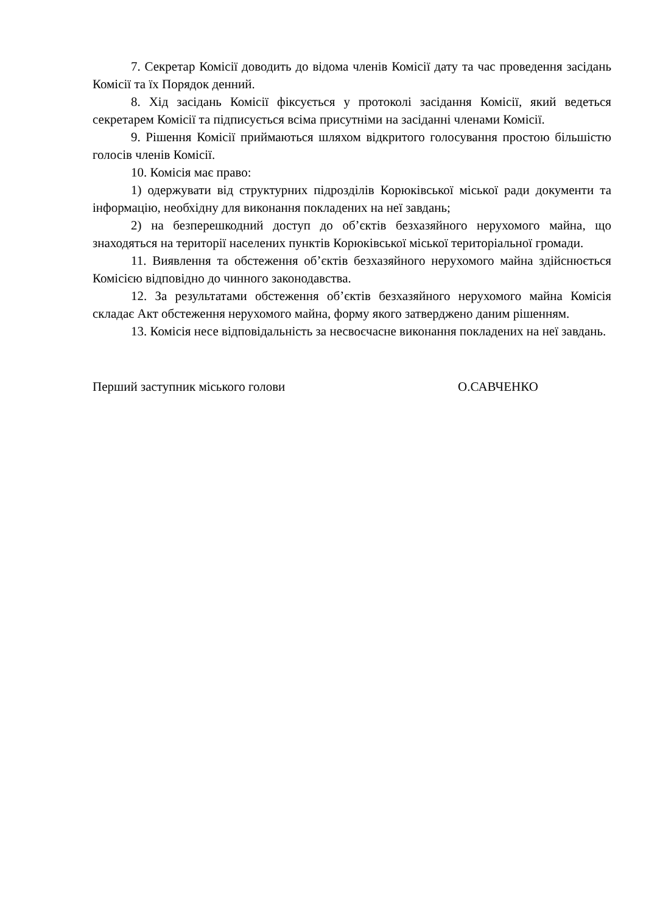7. Секретар Комісії доводить до відома членів Комісії дату та час проведення засідань Комісії та їх Порядок денний.
8. Хід засідань Комісії фіксується у протоколі засідання Комісії, який ведеться секретарем Комісії та підписується всіма присутніми на засіданні членами Комісії.
9. Рішення Комісії приймаються шляхом відкритого голосування простою більшістю голосів членів Комісії.
10. Комісія має право:
1) одержувати від структурних підрозділів Корюківської міської ради документи та інформацію, необхідну для виконання покладених на неї завдань;
2) на безперешкодний доступ до об’єктів безхазяйного нерухомого майна, що знаходяться на території населених пунктів Корюківської міської територіальної громади.
11. Виявлення та обстеження об’єктів безхазяйного нерухомого майна здійснюється Комісією відповідно до чинного законодавства.
12. За результатами обстеження об’єктів безхазяйного нерухомого майна Комісія складає Акт обстеження нерухомого майна, форму якого затверджено даним рішенням.
13. Комісія несе відповідальність за несвоєчасне виконання покладених на неї завдань.
Перший заступник міського голови О.САВЧЕНКО